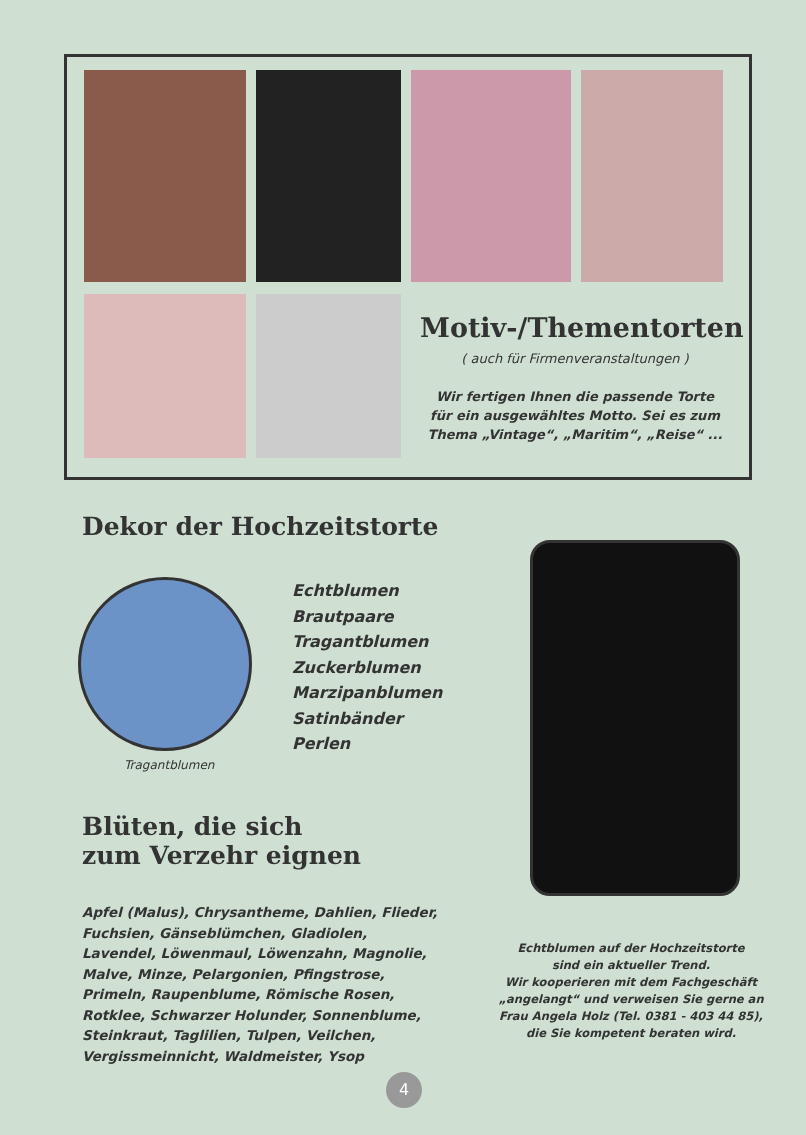Motiv-/Thementorten
( auch für Firmenveranstaltungen )
Wir fertigen Ihnen die passende Torte
für ein ausgewähltes Motto. Sei es zum
Thema „Vintage“, „Maritim“, „Reise“ ...
Dekor der Hochzeitstorte
Echtblumen
Brautpaare
Tragantblumen
Zuckerblumen
Marzipanblumen
Satinbänder
Perlen
Tragantblumen
Blüten, die sich
zum Verzehr eignen
Apfel (Malus), Chrysantheme, Dahlien, Flieder, Fuchsien, Gänseblümchen, Gladiolen, Lavendel, Löwenmaul, Löwenzahn, Magnolie, Malve, Minze, Pelargonien, Pfingstrose, Primeln, Raupenblume, Römische Rosen, Rotklee, Schwarzer Holunder, Sonnenblume, Steinkraut, Taglilien, Tulpen, Veilchen, Vergissmeinnicht, Waldmeister, Ysop
Echtblumen auf der Hochzeitstorte
sind ein aktueller Trend.
Wir kooperieren mit dem Fachgeschäft
„angelangt“ und verweisen Sie gerne an
Frau Angela Holz (Tel. 0381 - 403 44 85),
die Sie kompetent beraten wird.
4